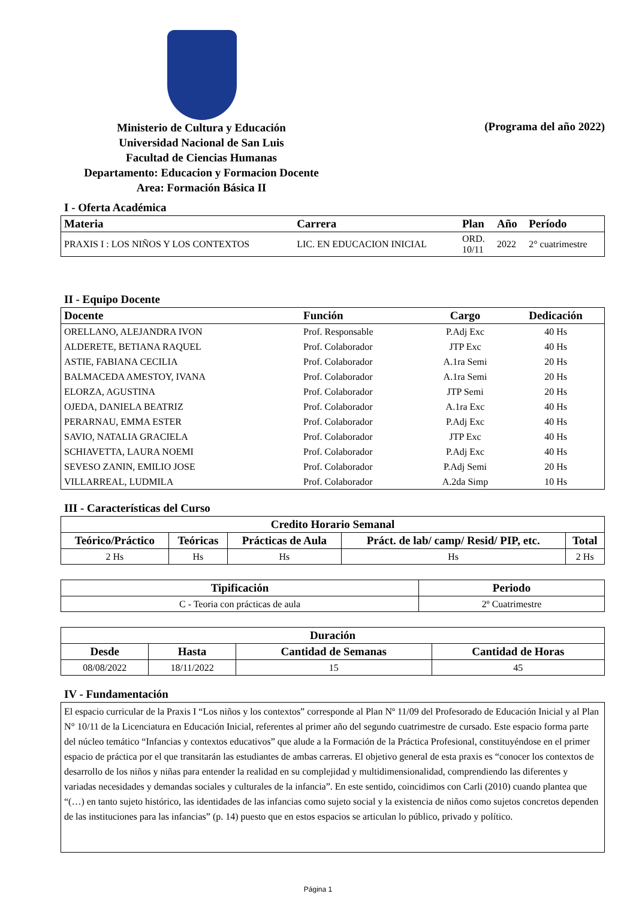Ministerio de Cultura y Educación
Universidad Nacional de San Luis
Facultad de Ciencias Humanas
Departamento: Educacion y Formacion Docente
Area: Formación Básica II
(Programa del año 2022)
I - Oferta Académica
| Materia | Carrera | Plan | Año | Período |
| --- | --- | --- | --- | --- |
| PRAXIS I : LOS NIÑOS Y LOS CONTEXTOS | LIC. EN EDUCACION INICIAL | ORD. 10/11 | 2022 | 2° cuatrimestre |
II - Equipo Docente
| Docente | Función | Cargo | Dedicación |
| --- | --- | --- | --- |
| ORELLANO, ALEJANDRA IVON | Prof. Responsable | P.Adj Exc | 40 Hs |
| ALDERETE, BETIANA RAQUEL | Prof. Colaborador | JTP Exc | 40 Hs |
| ASTIE, FABIANA CECILIA | Prof. Colaborador | A.1ra Semi | 20 Hs |
| BALMACEDA AMESTOY, IVANA | Prof. Colaborador | A.1ra Semi | 20 Hs |
| ELORZA, AGUSTINA | Prof. Colaborador | JTP Semi | 20 Hs |
| OJEDA, DANIELA BEATRIZ | Prof. Colaborador | A.1ra Exc | 40 Hs |
| PERARNAU, EMMA ESTER | Prof. Colaborador | P.Adj Exc | 40 Hs |
| SAVIO, NATALIA GRACIELA | Prof. Colaborador | JTP Exc | 40 Hs |
| SCHIAVETTA, LAURA NOEMI | Prof. Colaborador | P.Adj Exc | 40 Hs |
| SEVESO ZANIN, EMILIO JOSE | Prof. Colaborador | P.Adj Semi | 20 Hs |
| VILLARREAL, LUDMILA | Prof. Colaborador | A.2da Simp | 10 Hs |
III - Características del Curso
| Credito Horario Semanal | | | | |
| --- | --- | --- | --- | --- |
| Teórico/Práctico | Teóricas | Prácticas de Aula | Práct. de lab/ camp/ Resid/ PIP, etc. | Total |
| 2 Hs | Hs | Hs | Hs | 2 Hs |
| Tipificación | Periodo |
| --- | --- |
| C - Teoria con prácticas de aula | 2º Cuatrimestre |
| Duración | | | |
| --- | --- | --- | --- |
| Desde | Hasta | Cantidad de Semanas | Cantidad de Horas |
| 08/08/2022 | 18/11/2022 | 15 | 45 |
IV - Fundamentación
El espacio curricular de la Praxis I “Los niños y los contextos” corresponde al Plan Nº 11/09 del Profesorado de Educación Inicial y al Plan N° 10/11 de la Licenciatura en Educación Inicial, referentes al primer año del segundo cuatrimestre de cursado. Este espacio forma parte del núcleo temático “Infancias y contextos educativos” que alude a la Formación de la Práctica Profesional, constituyéndose en el primer espacio de práctica por el que transitarán las estudiantes de ambas carreras. El objetivo general de esta praxis es “conocer los contextos de desarrollo de los niños y niñas para entender la realidad en su complejidad y multidimensionalidad, comprendiendo las diferentes y variadas necesidades y demandas sociales y culturales de la infancia”. En este sentido, coincidimos con Carli (2010) cuando plantea que “(…) en tanto sujeto histórico, las identidades de las infancias como sujeto social y la existencia de niños como sujetos concretos dependen de las instituciones para las infancias” (p. 14) puesto que en estos espacios se articulan lo público, privado y político.
Página 1